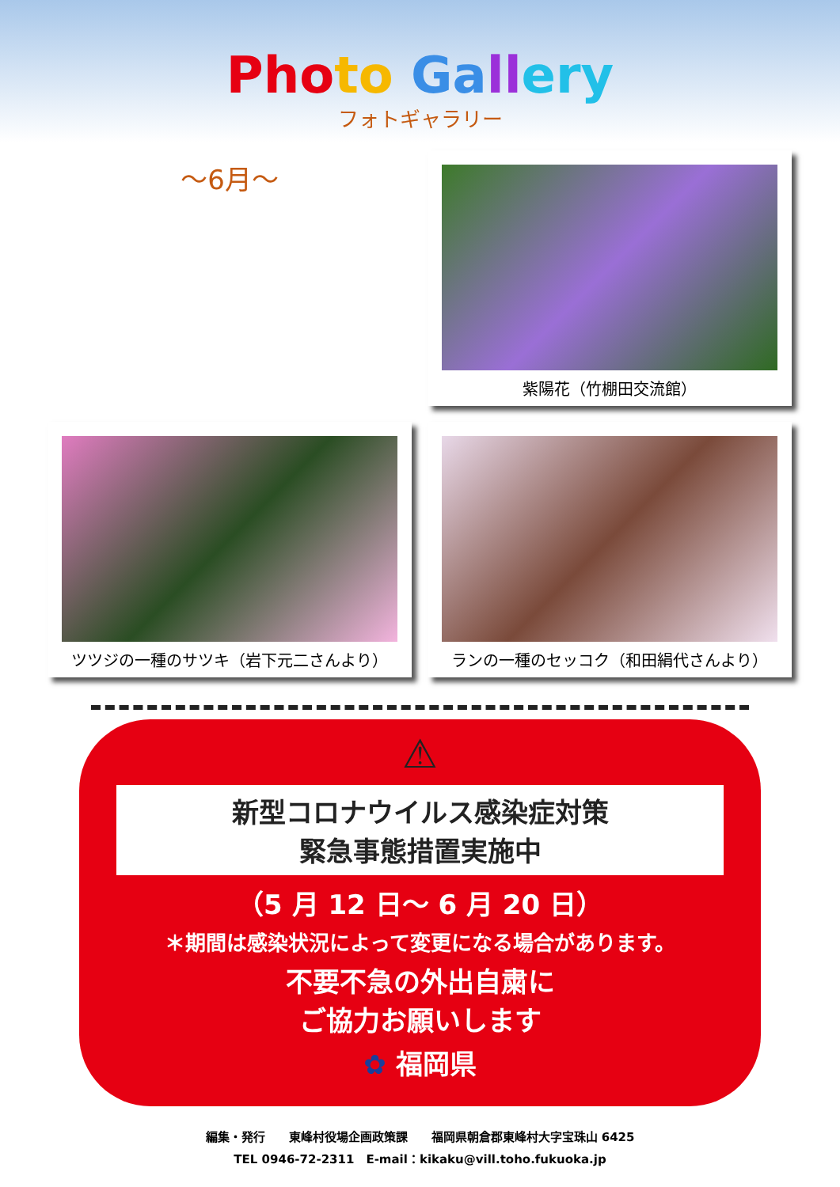Pho to Ga ll ery
フォトギャラリー
～6月～
紫陽花（竹棚田交流館）
ツツジの一種のサツキ（岩下元二さんより）
ランの一種のセッコク（和田絹代さんより）
⚠
新型コロナウイルス感染症対策
緊急事態措置実施中
（5 月 12 日～ 6 月 20 日）
＊期間は感染状況によって変更になる場合があります。
不要不急の外出自粛に
ご協力お願いします
✿ 福岡県
編集・発行　　東峰村役場企画政策課　　福岡県朝倉郡東峰村大字宝珠山 6425
TEL 0946-72-2311　E-mail：kikaku@vill.toho.fukuoka.jp